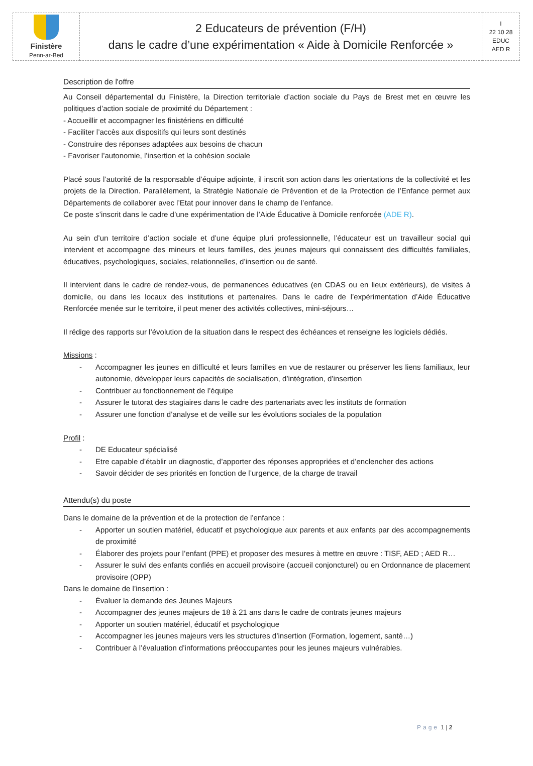| Finistère Penn-ar-Bed | 2 Educateurs de prévention (F/H) dans le cadre d’une expérimentation « Aide à Domicile Renforcée » | I 22 10 28 EDUC AED R |
Description de l'offre
Au Conseil départemental du Finistère, la Direction territoriale d’action sociale du Pays de Brest met en œuvre les politiques d’action sociale de proximité du Département :
- Accueillir et accompagner les finistériens en difficulté
- Faciliter l’accès aux dispositifs qui leurs sont destinés
- Construire des réponses adaptées aux besoins de chacun
- Favoriser l’autonomie, l’insertion et la cohésion sociale
Placé sous l’autorité de la responsable d’équipe adjointe, il inscrit son action dans les orientations de la collectivité et les projets de la Direction. Parallèlement, la Stratégie Nationale de Prévention et de la Protection de l’Enfance permet aux Départements de collaborer avec l’Etat pour innover dans le champ de l’enfance.
Ce poste s’inscrit dans le cadre d’une expérimentation de l’Aide Éducative à Domicile renforcée (ADE R).
Au sein d’un territoire d’action sociale et d’une équipe pluri professionnelle, l’éducateur est un travailleur social qui intervient et accompagne des mineurs et leurs familles, des jeunes majeurs qui connaissent des difficultés familiales, éducatives, psychologiques, sociales, relationnelles, d’insertion ou de santé.
Il intervient dans le cadre de rendez-vous, de permanences éducatives (en CDAS ou en lieux extérieurs), de visites à domicile, ou dans les locaux des institutions et partenaires. Dans le cadre de l’expérimentation d’Aide Éducative Renforcée menée sur le territoire, il peut mener des activités collectives, mini-séjours…
Il rédige des rapports sur l’évolution de la situation dans le respect des échéances et renseigne les logiciels dédiés.
Missions :
- Accompagner les jeunes en difficulté et leurs familles en vue de restaurer ou préserver les liens familiaux, leur autonomie, développer leurs capacités de socialisation, d’intégration, d’insertion
- Contribuer au fonctionnement de l’équipe
- Assurer le tutorat des stagiaires dans le cadre des partenariats avec les instituts de formation
- Assurer une fonction d’analyse et de veille sur les évolutions sociales de la population
Profil :
- DE Educateur spécialisé
- Etre capable d’établir un diagnostic, d’apporter des réponses appropriées et d’enclencher des actions
- Savoir décider de ses priorités en fonction de l’urgence, de la charge de travail
Attendu(s) du poste
Dans le domaine de la prévention et de la protection de l’enfance :
- Apporter un soutien matériel, éducatif et psychologique aux parents et aux enfants par des accompagnements de proximité
- Élaborer des projets pour l’enfant (PPE) et proposer des mesures à mettre en œuvre : TISF, AED ; AED R…
- Assurer le suivi des enfants confiés en accueil provisoire (accueil conjoncturel) ou en Ordonnance de placement provisoire (OPP)
Dans le domaine de l’insertion :
- Évaluer la demande des Jeunes Majeurs
- Accompagner des jeunes majeurs de 18 à 21 ans dans le cadre de contrats jeunes majeurs
- Apporter un soutien matériel, éducatif et psychologique
- Accompagner les jeunes majeurs vers les structures d’insertion (Formation, logement, santé…)
- Contribuer à l’évaluation d’informations préoccupantes pour les jeunes majeurs vulnérables.
Page 1 | 2